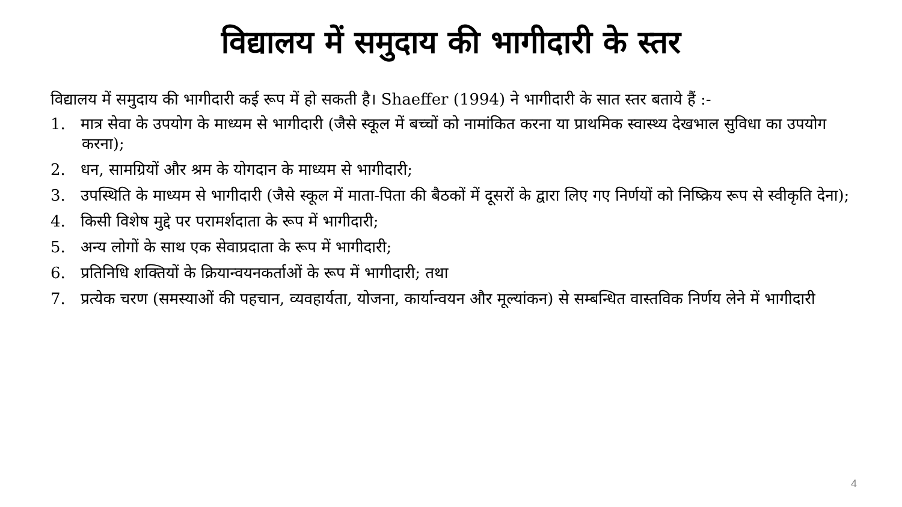विद्यालय में समुदाय की भागीदारी के स्तर
विद्यालय में समुदाय की भागीदारी कई रूप में हो सकती है। Shaeffer (1994) ने भागीदारी के सात स्तर बताये हैं :-
1. मात्र सेवा के उपयोग के माध्यम से भागीदारी (जैसे स्कूल में बच्चों को नामांकित करना या प्राथमिक स्वास्थ्य देखभाल सुविधा का उपयोग करना);
2. धन, सामग्रियों और श्रम के योगदान के माध्यम से भागीदारी;
3. उपस्थिति के माध्यम से भागीदारी (जैसे स्कूल में माता-पिता की बैठकों में दूसरों के द्वारा लिए गए निर्णयों को निष्क्रिय रूप से स्वीकृति देना);
4. किसी विशेष मुद्दे पर परामर्शदाता के रूप में भागीदारी;
5. अन्य लोगों के साथ एक सेवाप्रदाता के रूप में भागीदारी;
6. प्रतिनिधि शक्तियों के क्रियान्वयनकर्ताओं के रूप में भागीदारी; तथा
7. प्रत्येक चरण (समस्याओं की पहचान, व्यवहार्यता, योजना, कार्यान्वयन और मूल्यांकन) से सम्बन्धित वास्तविक निर्णय लेने में भागीदारी
4